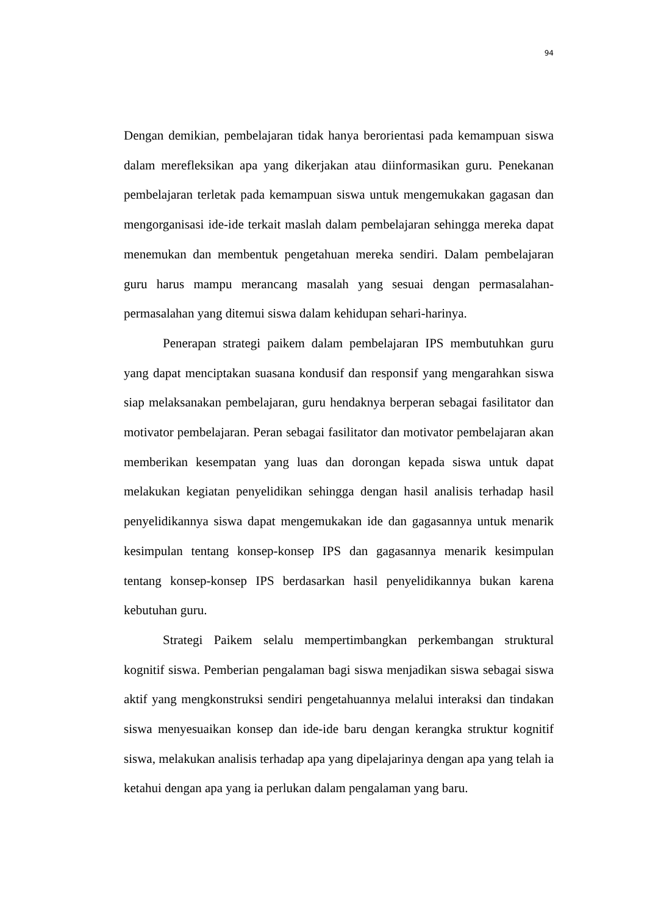94
Dengan demikian, pembelajaran tidak hanya berorientasi pada kemampuan siswa dalam merefleksikan apa yang dikerjakan atau diinformasikan guru. Penekanan pembelajaran terletak pada kemampuan siswa untuk mengemukakan gagasan dan mengorganisasi ide-ide terkait maslah dalam pembelajaran sehingga mereka dapat menemukan dan membentuk pengetahuan mereka sendiri. Dalam pembelajaran guru harus mampu merancang masalah yang sesuai dengan permasalahan-permasalahan yang ditemui siswa dalam kehidupan sehari-harinya.
Penerapan strategi paikem dalam pembelajaran IPS membutuhkan guru yang dapat menciptakan suasana kondusif dan responsif yang mengarahkan siswa siap melaksanakan pembelajaran, guru hendaknya berperan sebagai fasilitator dan motivator pembelajaran. Peran sebagai fasilitator dan motivator pembelajaran akan memberikan kesempatan yang luas dan dorongan kepada siswa untuk dapat melakukan kegiatan penyelidikan sehingga dengan hasil analisis terhadap hasil penyelidikannya siswa dapat mengemukakan ide dan gagasannya untuk menarik kesimpulan tentang konsep-konsep IPS dan gagasannya menarik kesimpulan tentang konsep-konsep IPS berdasarkan hasil penyelidikannya bukan karena kebutuhan guru.
Strategi Paikem selalu mempertimbangkan perkembangan struktural kognitif siswa. Pemberian pengalaman bagi siswa menjadikan siswa sebagai siswa aktif yang mengkonstruksi sendiri pengetahuannya melalui interaksi dan tindakan siswa menyesuaikan konsep dan ide-ide baru dengan kerangka struktur kognitif siswa, melakukan analisis terhadap apa yang dipelajarinya dengan apa yang telah ia ketahui dengan apa yang ia perlukan dalam pengalaman yang baru.